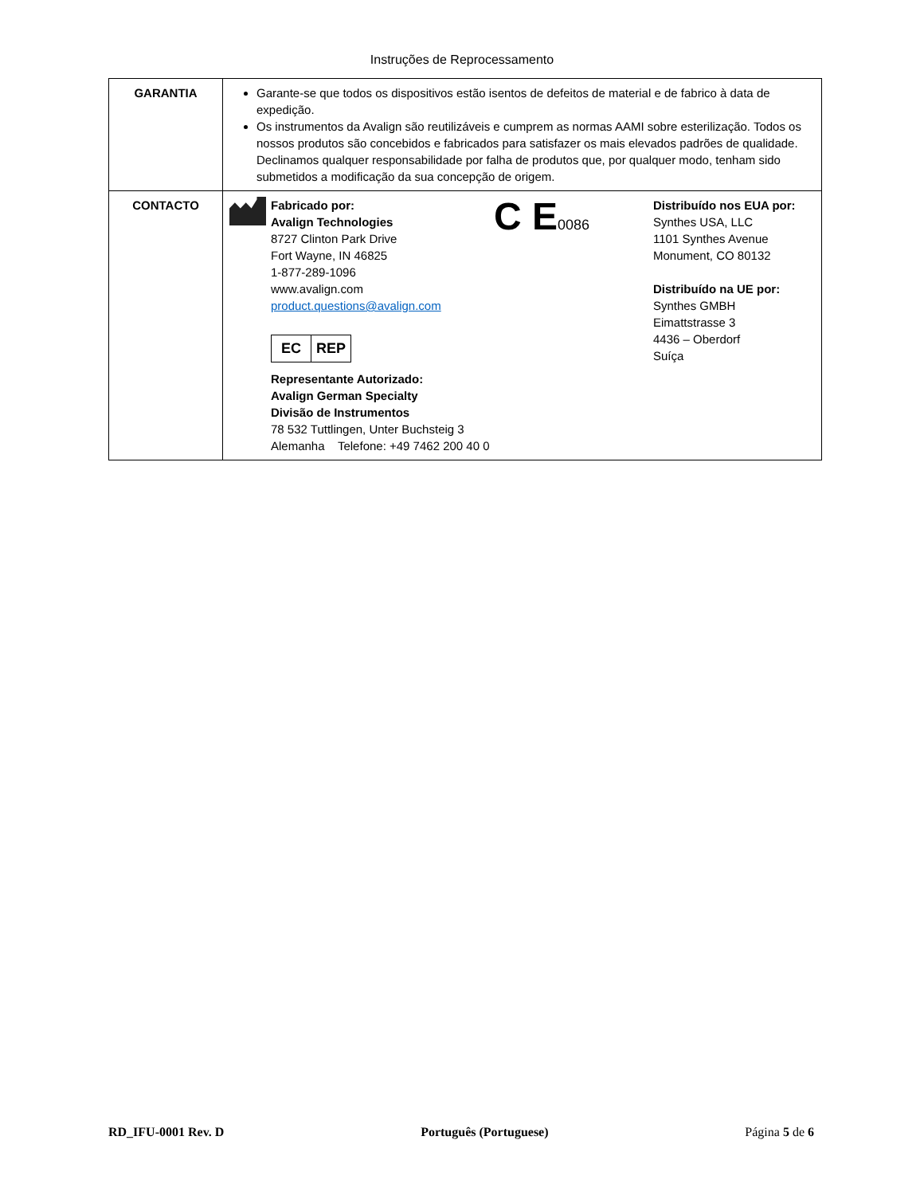Instruções de Reprocessamento
| GARANTIA | Garante-se que todos os dispositivos estão isentos de defeitos de material e de fabrico à data de expedição. Os instrumentos da Avalign são reutilizáveis e cumprem as normas AAMI sobre esterilização. Todos os nossos produtos são concebidos e fabricados para satisfazer os mais elevados padrões de qualidade. Declinamos qualquer responsabilidade por falha de produtos que, por qualquer modo, tenham sido submetidos a modificação da sua concepção de origem. |
| CONTACTO | Fabricado por: Avalign Technologies 8727 Clinton Park Drive Fort Wayne, IN 46825 1-877-289-1096 www.avalign.com product.questions@avalign.com EC REP Representante Autorizado: Avalign German Specialty Divisão de Instrumentos 78 532 Tuttlingen, Unter Buchsteig 3 Alemanha Telefone: +49 7462 200 40 0 C E 0086 Distribuído nos EUA por: Synthes USA, LLC 1101 Synthes Avenue Monument, CO 80132 Distribuído na UE por: Synthes GMBH Eimattstrasse 3 4436 – Oberdorf Suíça |
RD_IFU-0001 Rev. D Português (Portuguese) Página 5 de 6